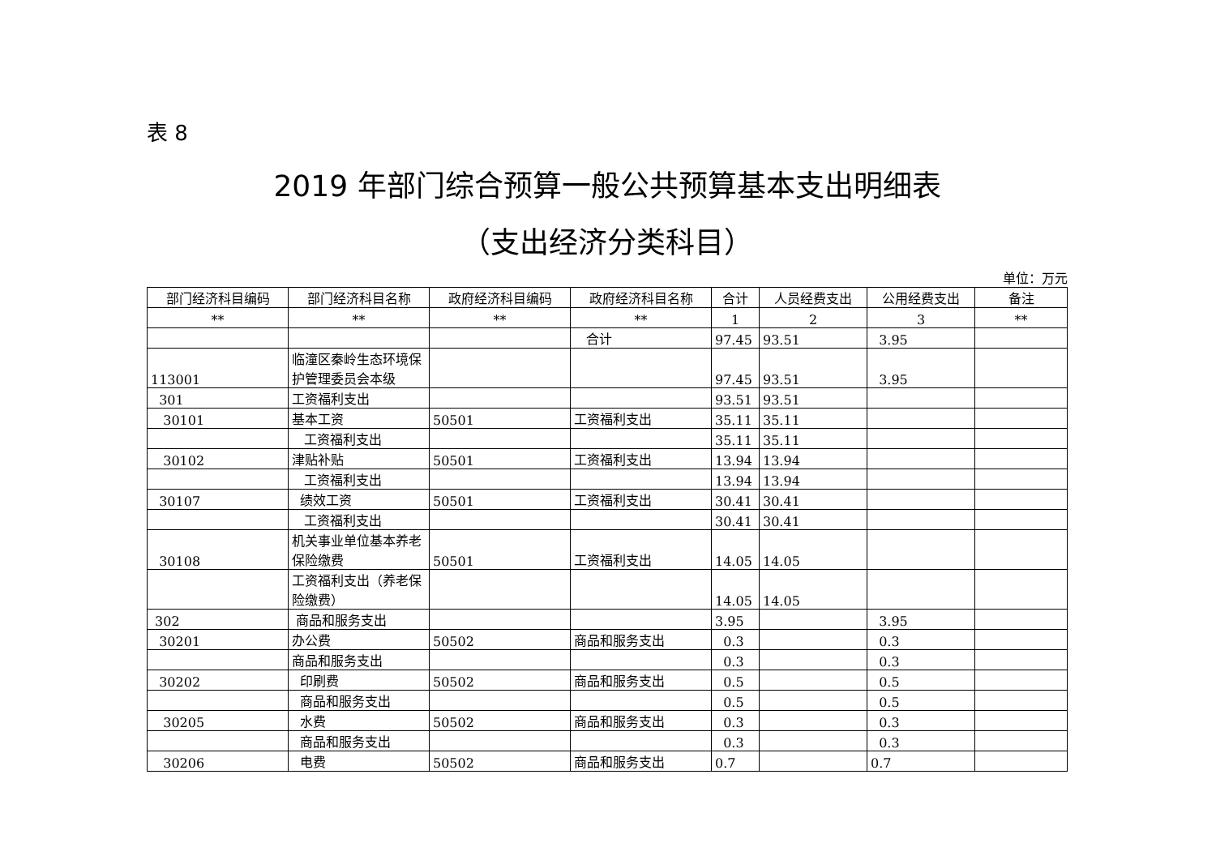表 8
2019 年部门综合预算一般公共预算基本支出明细表
（支出经济分类科目）
单位：万元
| 部门经济科目编码 | 部门经济科目名称 | 政府经济科目编码 | 政府经济科目名称 | 合计 | 人员经费支出 | 公用经费支出 | 备注 |
| --- | --- | --- | --- | --- | --- | --- | --- |
| ** | ** | ** | ** | 1 | 2 | 3 | ** |
| | | | 合计 | 97.45 | 93.51 | 3.95 | |
| 113001 | 临潼区秦岭生态环境保护管理委员会本级 | | | 97.45 | 93.51 | 3.95 | |
| 301 | 工资福利支出 | | | 93.51 | 93.51 | | |
| 30101 | 基本工资 | 50501 | 工资福利支出 | 35.11 | 35.11 | | |
| | 工资福利支出 | | | 35.11 | 35.11 | | |
| 30102 | 津贴补贴 | 50501 | 工资福利支出 | 13.94 | 13.94 | | |
| | 工资福利支出 | | | 13.94 | 13.94 | | |
| 30107 | 绩效工资 | 50501 | 工资福利支出 | 30.41 | 30.41 | | |
| | 工资福利支出 | | | 30.41 | 30.41 | | |
| 30108 | 机关事业单位基本养老保险缴费 | 50501 | 工资福利支出 | 14.05 | 14.05 | | |
| | 工资福利支出（养老保险缴费） | | | 14.05 | 14.05 | | |
| 302 | 商品和服务支出 | | | 3.95 | | 3.95 | |
| 30201 | 办公费 | 50502 | 商品和服务支出 | 0.3 | | 0.3 | |
| | 商品和服务支出 | | | 0.3 | | 0.3 | |
| 30202 | 印刷费 | 50502 | 商品和服务支出 | 0.5 | | 0.5 | |
| | 商品和服务支出 | | | 0.5 | | 0.5 | |
| 30205 | 水费 | 50502 | 商品和服务支出 | 0.3 | | 0.3 | |
| | 商品和服务支出 | | | 0.3 | | 0.3 | |
| 30206 | 电费 | 50502 | 商品和服务支出 | 0.7 | | 0.7 | |